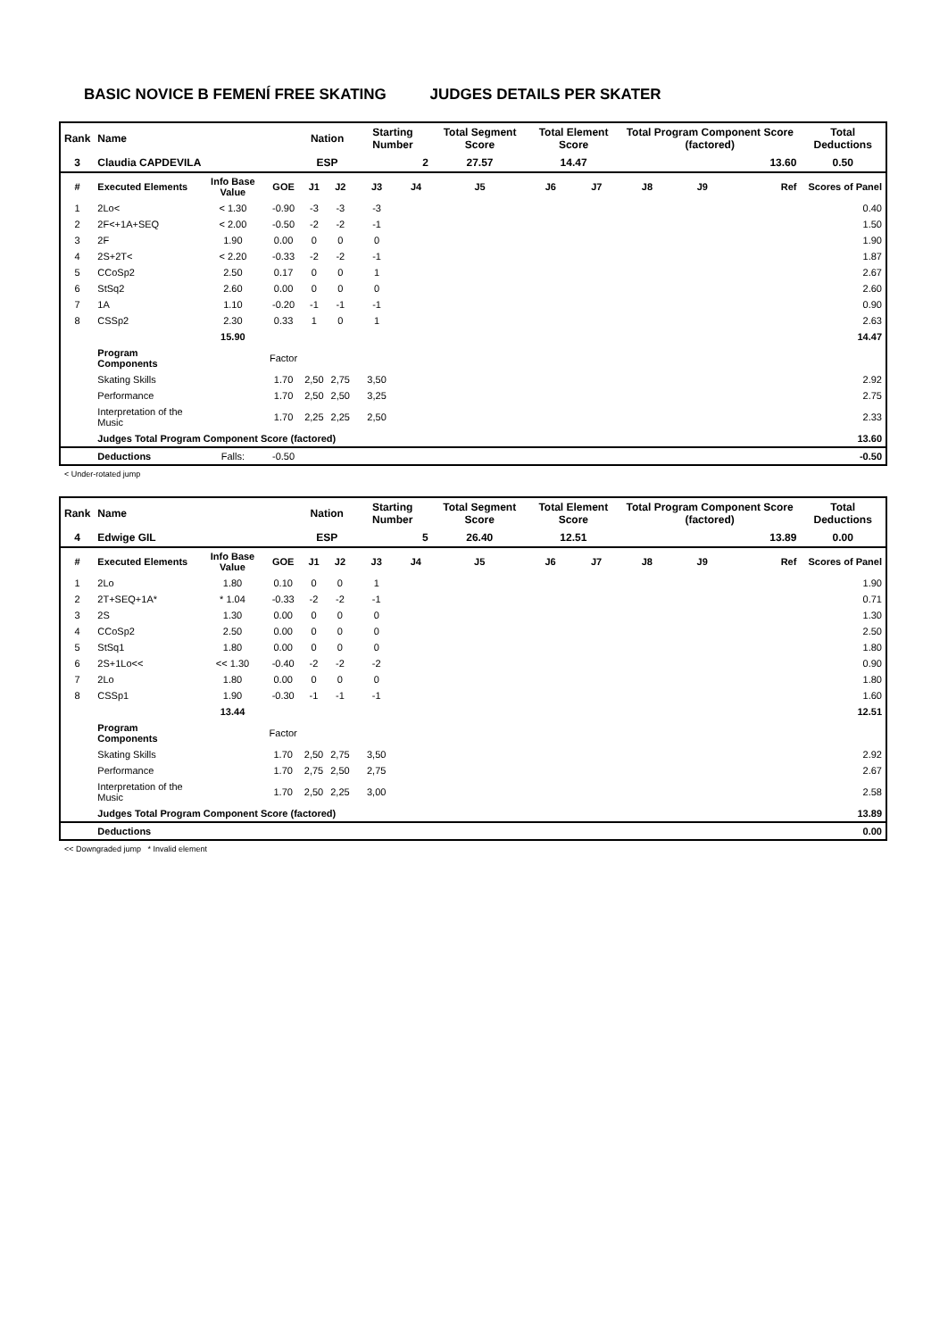BASIC NOVICE B FEMENÍ FREE SKATING JUDGES DETAILS PER SKATER
| Rank | Name | | | Nation | | Starting Number | | Total Segment Score | Total Element Score | | Total Program Component Score (factored) | | | Total Deductions |
| 3 | Claudia CAPDEVILA | | | ESP | | 2 | | 27.57 | 14.47 | | 13.60 | | | 0.50 |
| # | Executed Elements | Info Base Value | GOE | J1 | J2 | J3 | J4 | J5 | J6 | J7 | J8 | J9 | Ref | Scores of Panel |
| 1 | 2Lo< | < 1.30 | -0.90 | -3 | -3 | -3 | | | | | | | | 0.40 |
| 2 | 2F<+1A+SEQ | < 2.00 | -0.50 | -2 | -2 | -1 | | | | | | | | 1.50 |
| 3 | 2F | 1.90 | 0.00 | 0 | 0 | 0 | | | | | | | | 1.90 |
| 4 | 2S+2T< | < 2.20 | -0.33 | -2 | -2 | -1 | | | | | | | | 1.87 |
| 5 | CCoSp2 | 2.50 | 0.17 | 0 | 0 | 1 | | | | | | | | 2.67 |
| 6 | StSq2 | 2.60 | 0.00 | 0 | 0 | 0 | | | | | | | | 2.60 |
| 7 | 1A | 1.10 | -0.20 | -1 | -1 | -1 | | | | | | | | 0.90 |
| 8 | CSSp2 | 2.30 | 0.33 | 1 | 0 | 1 | | | | | | | | 2.63 |
| | | 15.90 | | | | | | | | | | | | 14.47 |
| | Program Components | | Factor | | | | | | | | | | | |
| | Skating Skills | | 1.70 | 2,50 | 2,75 | 3,50 | | | | | | | | 2.92 |
| | Performance | | 1.70 | 2,50 | 2,50 | 3,25 | | | | | | | | 2.75 |
| | Interpretation of the Music | | 1.70 | 2,25 | 2,25 | 2,50 | | | | | | | | 2.33 |
| | Judges Total Program Component Score (factored) | | | | | | | | | | | | | 13.60 |
| | Deductions | Falls: | -0.50 | | | | | | | | | | | -0.50 |
< Under-rotated jump
| Rank | Name | | | Nation | | Starting Number | | Total Segment Score | Total Element Score | | Total Program Component Score (factored) | | | Total Deductions |
| 4 | Edwige GIL | | | ESP | | 5 | | 26.40 | 12.51 | | 13.89 | | | 0.00 |
| # | Executed Elements | Info Base Value | GOE | J1 | J2 | J3 | J4 | J5 | J6 | J7 | J8 | J9 | Ref | Scores of Panel |
| 1 | 2Lo | 1.80 | 0.10 | 0 | 0 | 1 | | | | | | | | 1.90 |
| 2 | 2T+SEQ+1A* | * 1.04 | -0.33 | -2 | -2 | -1 | | | | | | | | 0.71 |
| 3 | 2S | 1.30 | 0.00 | 0 | 0 | 0 | | | | | | | | 1.30 |
| 4 | CCoSp2 | 2.50 | 0.00 | 0 | 0 | 0 | | | | | | | | 2.50 |
| 5 | StSq1 | 1.80 | 0.00 | 0 | 0 | 0 | | | | | | | | 1.80 |
| 6 | 2S+1Lo<< | << 1.30 | -0.40 | -2 | -2 | -2 | | | | | | | | 0.90 |
| 7 | 2Lo | 1.80 | 0.00 | 0 | 0 | 0 | | | | | | | | 1.80 |
| 8 | CSSp1 | 1.90 | -0.30 | -1 | -1 | -1 | | | | | | | | 1.60 |
| | | 13.44 | | | | | | | | | | | | 12.51 |
| | Program Components | | Factor | | | | | | | | | | | |
| | Skating Skills | | 1.70 | 2,50 | 2,75 | 3,50 | | | | | | | | 2.92 |
| | Performance | | 1.70 | 2,75 | 2,50 | 2,75 | | | | | | | | 2.67 |
| | Interpretation of the Music | | 1.70 | 2,50 | 2,25 | 3,00 | | | | | | | | 2.58 |
| | Judges Total Program Component Score (factored) | | | | | | | | | | | | | 13.89 |
| | Deductions | | | | | | | | | | | | | 0.00 |
<< Downgraded jump * Invalid element